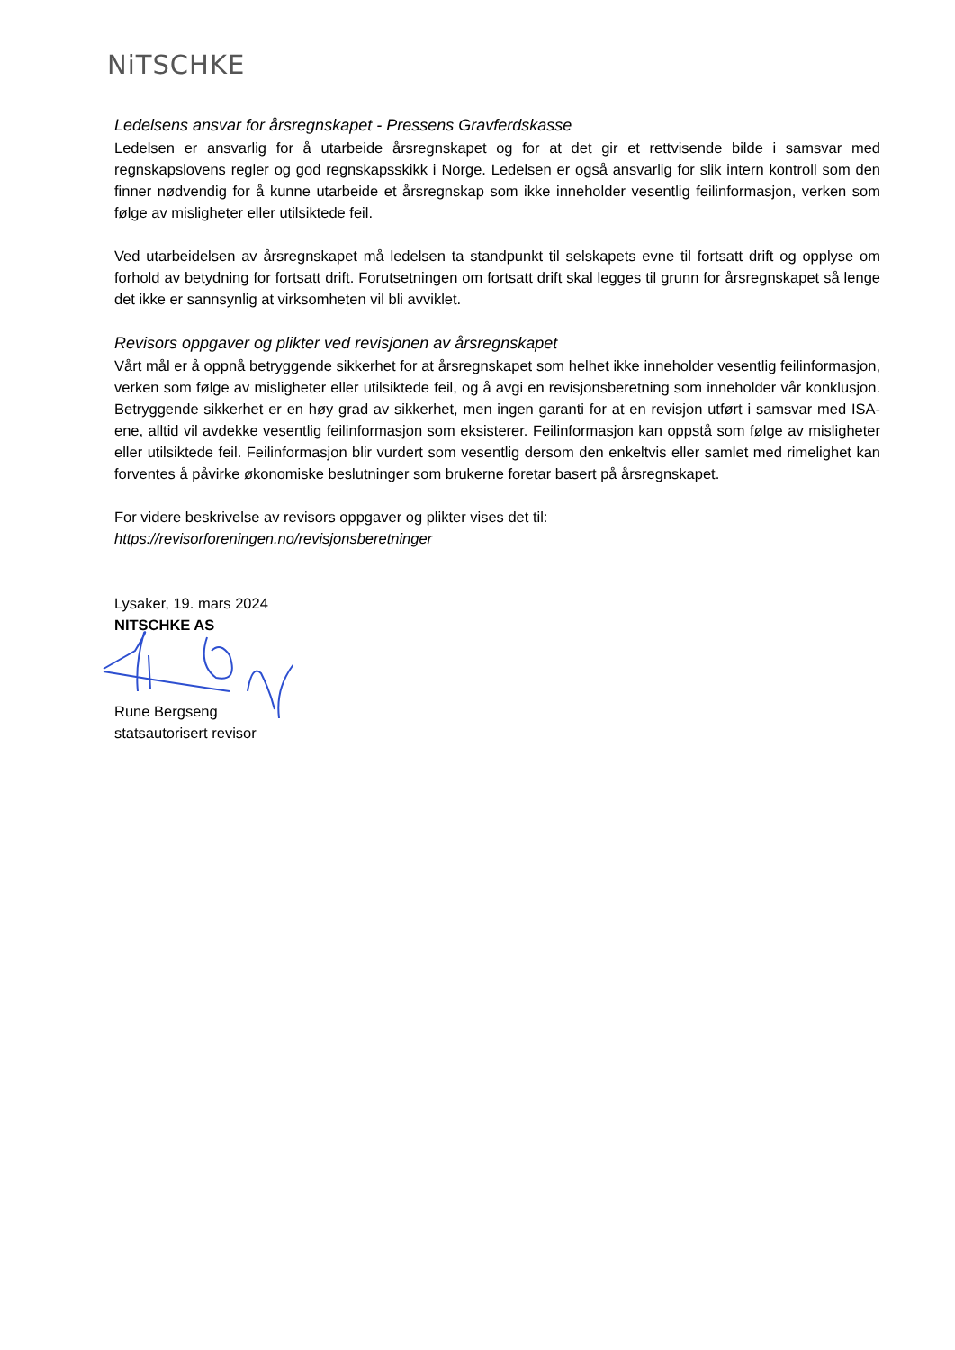NiTSCHKE
Ledelsens ansvar for årsregnskapet - Pressens Gravferdskasse
Ledelsen er ansvarlig for å utarbeide årsregnskapet og for at det gir et rettvisende bilde i samsvar med regnskapslovens regler og god regnskapsskikk i Norge. Ledelsen er også ansvarlig for slik intern kontroll som den finner nødvendig for å kunne utarbeide et årsregnskap som ikke inneholder vesentlig feilinformasjon, verken som følge av misligheter eller utilsiktede feil.
Ved utarbeidelsen av årsregnskapet må ledelsen ta standpunkt til selskapets evne til fortsatt drift og opplyse om forhold av betydning for fortsatt drift. Forutsetningen om fortsatt drift skal legges til grunn for årsregnskapet så lenge det ikke er sannsynlig at virksomheten vil bli avviklet.
Revisors oppgaver og plikter ved revisjonen av årsregnskapet
Vårt mål er å oppnå betryggende sikkerhet for at årsregnskapet som helhet ikke inneholder vesentlig feilinformasjon, verken som følge av misligheter eller utilsiktede feil, og å avgi en revisjonsberetning som inneholder vår konklusjon. Betryggende sikkerhet er en høy grad av sikkerhet, men ingen garanti for at en revisjon utført i samsvar med ISA-ene, alltid vil avdekke vesentlig feilinformasjon som eksisterer. Feilinformasjon kan oppstå som følge av misligheter eller utilsiktede feil. Feilinformasjon blir vurdert som vesentlig dersom den enkeltvis eller samlet med rimelighet kan forventes å påvirke økonomiske beslutninger som brukerne foretar basert på årsregnskapet.
For videre beskrivelse av revisors oppgaver og plikter vises det til:
https://revisorforeningen.no/revisjonsberetninger
Lysaker, 19. mars 2024
NITSCHKE AS
Rune Bergseng
statsautorisert revisor